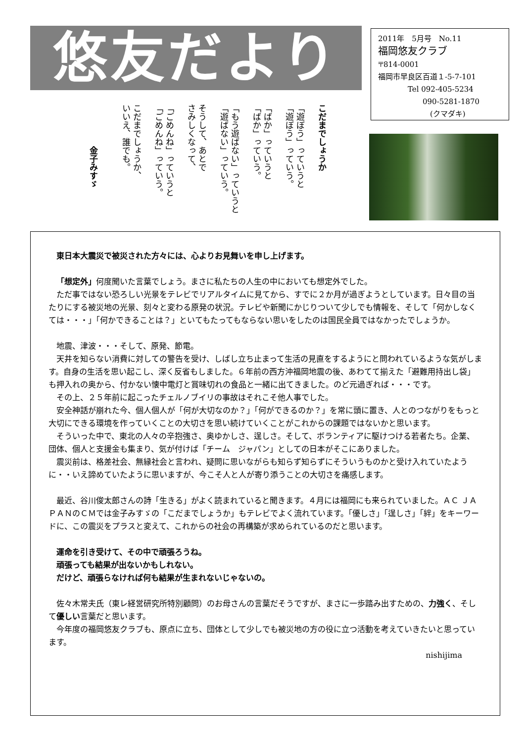悠友だより
2011年　5月号　No.11
福岡悠友クラブ
〒814-0001
福岡市早良区百道１-5-7-101
　　　　Tel 092-405-5234
　　　　　　090-5281-1870
　　　　　　　(クマダキ)
こだまでしょうか
「遊ぼう」っていうと
「遊ぼう」っていう。
「ばか」っていうと
「ばか」っていう。
「もう遊ばない」っていうと
「遊ばない」っていう。
そうして、あとで
さみしくなって、
「ごめんね」っていうと
「ごめんね」っていう。
こだまでしょうか、
いいえ、誰でも。
　　　　　金子みすゞ
東日本大震災で被災された方々には、心よりお見舞いを申し上げます。
「想定外」何度聞いた言葉でしょう。まさに私たちの人生の中においても想定外でした。
ただ事ではない恐ろしい光景をテレビでリアルタイムに見てから、すでに２か月が過ぎようとしています。日々目の当たりにする被災地の光景、刻々と変わる原発の状況。テレビや新聞にかじりついて少しでも情報を、そして「何かしなくては・・・」「何かできることは？」といてもたってもならない思いをしたのは国民全員ではなかったでしょうか。
地震、津波・・・そして、原発、節電。
天井を知らない消費に対しての警告を受け、しばし立ち止まって生活の見直をするようにと問われているような気がします。自身の生活を思い起こし、深く反省もしました。６年前の西方沖福岡地震の後、あわてて揃えた「避難用持出し袋」も押入れの奥から、付かない懐中電灯と賞味切れの食品と一緒に出てきました。のど元過ぎれば・・・です。
その上、２５年前に起こったチェルノブイリの事故はそれこそ他人事でした。
安全神話が崩れた今、個人個人が「何が大切なのか？」「何ができるのか？」を常に頭に置き、人とのつながりをもっと大切にできる環境を作っていくことの大切さを思い続けていくことがこれからの課題ではないかと思います。
そういった中で、東北の人々の辛抱強さ、奥ゆかしさ、逞しさ。そして、ボランティアに駆けつける若者たち。企業、団体、個人と支援金も集まり、気が付けば「チーム　ジャパン」としての日本がそこにありました。
震災前は、格差社会、無縁社会と言われ、疑問に思いながらも知らず知らずにそういうものかと受け入れていたように・・いえ諦めていたように思いますが、今こそ人と人が寄り添うことの大切さを痛感します。
最近、谷川俊太郎さんの詩「生きる」がよく読まれていると聞きます。４月には福岡にも来られていました。ＡＣ ＪＡＰＡＮのＣＭでは金子みすゞの「こだまでしょうか」もテレビでよく流れています。「優しさ」「逞しさ」「絆」をキーワードに、この震災をプラスと変えて、これからの社会の再構築が求められているのだと思います。
運命を引き受けて、その中で頑張ろうね。
頑張っても結果が出ないかもしれない。
だけど、頑張らなければ何も結果が生まれないじゃないの。
佐々木常夫氏（東レ経営研究所特別顧問）のお母さんの言葉だそうですが、まさに一歩踏み出すための、力強く、そして優しい言葉だと思います。
今年度の福岡悠友クラブも、原点に立ち、団体として少しでも被災地の方の役に立つ活動を考えていきたいと思っています。
nishijima